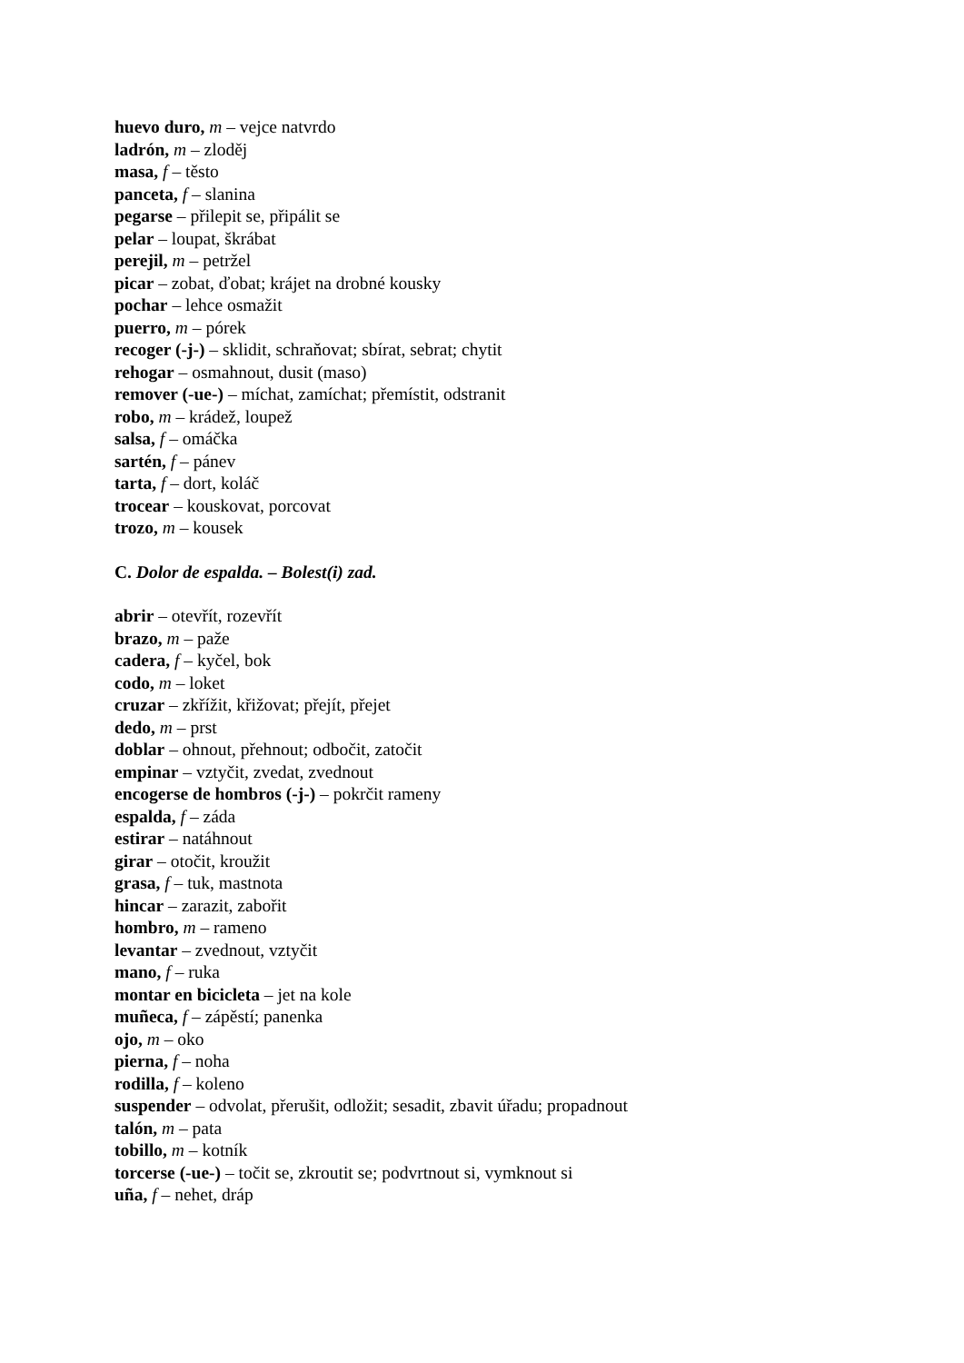huevo duro, m – vejce natvrdo
ladrón, m – zloděj
masa, f – těsto
panceta, f – slanina
pegarse – přilepit se, připálit se
pelar – loupat, škrábat
perejil, m – petržel
picar – zobat, ďobat; krájet na drobné kousky
pochar – lehce osmažit
puerro, m – pórek
recoger (-j-) – sklidit, schraňovat; sbírat, sebrat; chytit
rehogar – osmahnout, dusit (maso)
remover (-ue-) – míchat, zamíchat; přemístit, odstranit
robo, m – krádež, loupež
salsa, f – omáčka
sartén, f – pánev
tarta, f – dort, koláč
trocear – kouskovat, porcovat
trozo, m – kousek
C. Dolor de espalda. – Bolest(i) zad.
abrir – otevřít, rozevřít
brazo, m – paže
cadera, f – kyčel, bok
codo, m – loket
cruzar – zkřížit, křižovat; přejít, přejet
dedo, m – prst
doblar – ohnout, přehnout; odbočit, zatočit
empinar – vztyčit, zvedat, zvednout
encogerse de hombros (-j-) – pokrčit rameny
espalda, f – záda
estirar – natáhnout
girar – otočit, kroužit
grasa, f – tuk, mastnota
hincar – zarazit, zabořit
hombro, m – rameno
levantar – zvednout, vztyčit
mano, f – ruka
montar en bicicleta – jet na kole
muñeca, f – zápěstí; panenka
ojo, m – oko
pierna, f – noha
rodilla, f – koleno
suspender – odvolat, přerušit, odložit; sesadit, zbavit úřadu; propadnout
talón, m – pata
tobillo, m – kotník
torcerse (-ue-) – točit se, zkroutit se; podvrtnout si, vymknout si
uña, f – nehet, dráp